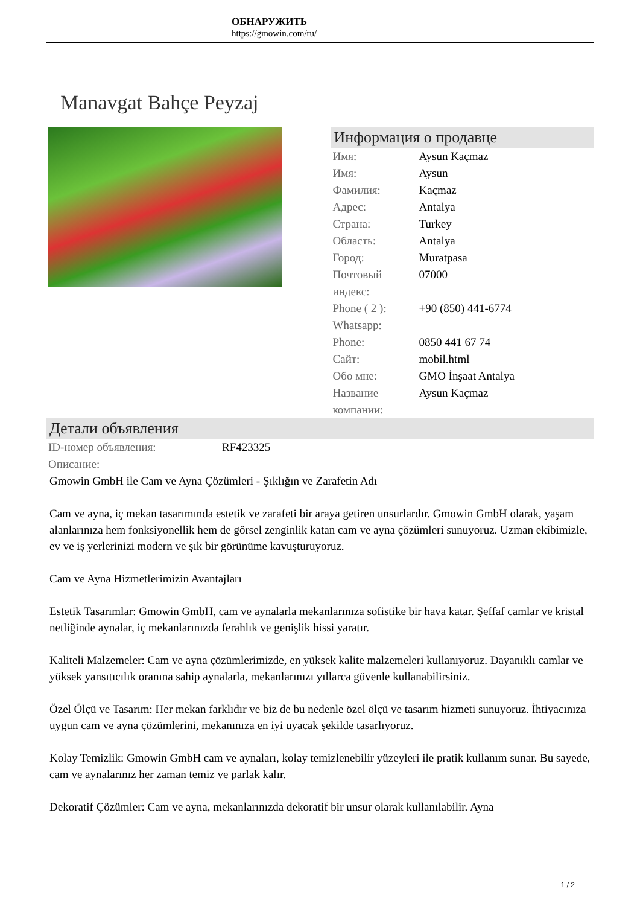ОБНАРУЖИТЬ
https://gmowin.com/ru/
Manavgat Bahçe Peyzaj
Информация о продавце
| Имя: | Aysun Kaçmaz |
| Имя: | Aysun |
| Фамилия: | Kaçmaz |
| Адрес: | Antalya |
| Страна: | Turkey |
| Область: | Antalya |
| Город: | Muratpasa |
| Почтовый индекс: | 07000 |
| Phone ( 2 ): Whatsapp: | +90 (850) 441-6774 |
| Phone: | 0850 441 67 74 |
| Сайт: | mobil.html |
| Обо мне: | GMO İnşaat Antalya |
| Название компании: | Aysun Kaçmaz |
Детали объявления
| ID-номер объявления: | RF423325 |
| Описание: | |
Gmowin GmbH ile Cam ve Ayna Çözümleri - Şıklığın ve Zarafetin Adı
Cam ve ayna, iç mekan tasarımında estetik ve zarafeti bir araya getiren unsurlardır. Gmowin GmbH olarak, yaşam alanlarınıza hem fonksiyonellik hem de görsel zenginlik katan cam ve ayna çözümleri sunuyoruz. Uzman ekibimizle, ev ve iş yerlerinizi modern ve şık bir görünüme kavuşturuyoruz.
Cam ve Ayna Hizmetlerimizin Avantajları
Estetik Tasarımlar: Gmowin GmbH, cam ve aynalarla mekanlarınıza sofistike bir hava katar. Şeffaf camlar ve kristal netliğinde aynalar, iç mekanlarınızda ferahlık ve genişlik hissi yaratır.
Kaliteli Malzemeler: Cam ve ayna çözümlerimizde, en yüksek kalite malzemeleri kullanıyoruz. Dayanıklı camlar ve yüksek yansıtıcılık oranına sahip aynalarla, mekanlarınızı yıllarca güvenle kullanabilirsiniz.
Özel Ölçü ve Tasarım: Her mekan farklıdır ve biz de bu nedenle özel ölçü ve tasarım hizmeti sunuyoruz. İhtiyacınıza uygun cam ve ayna çözümlerini, mekanınıza en iyi uyacak şekilde tasarlıyoruz.
Kolay Temizlik: Gmowin GmbH cam ve aynaları, kolay temizlenebilir yüzeyleri ile pratik kullanım sunar. Bu sayede, cam ve aynalarınız her zaman temiz ve parlak kalır.
Dekoratif Çözümler: Cam ve ayna, mekanlarınızda dekoratif bir unsur olarak kullanılabilir. Ayna
1 / 2